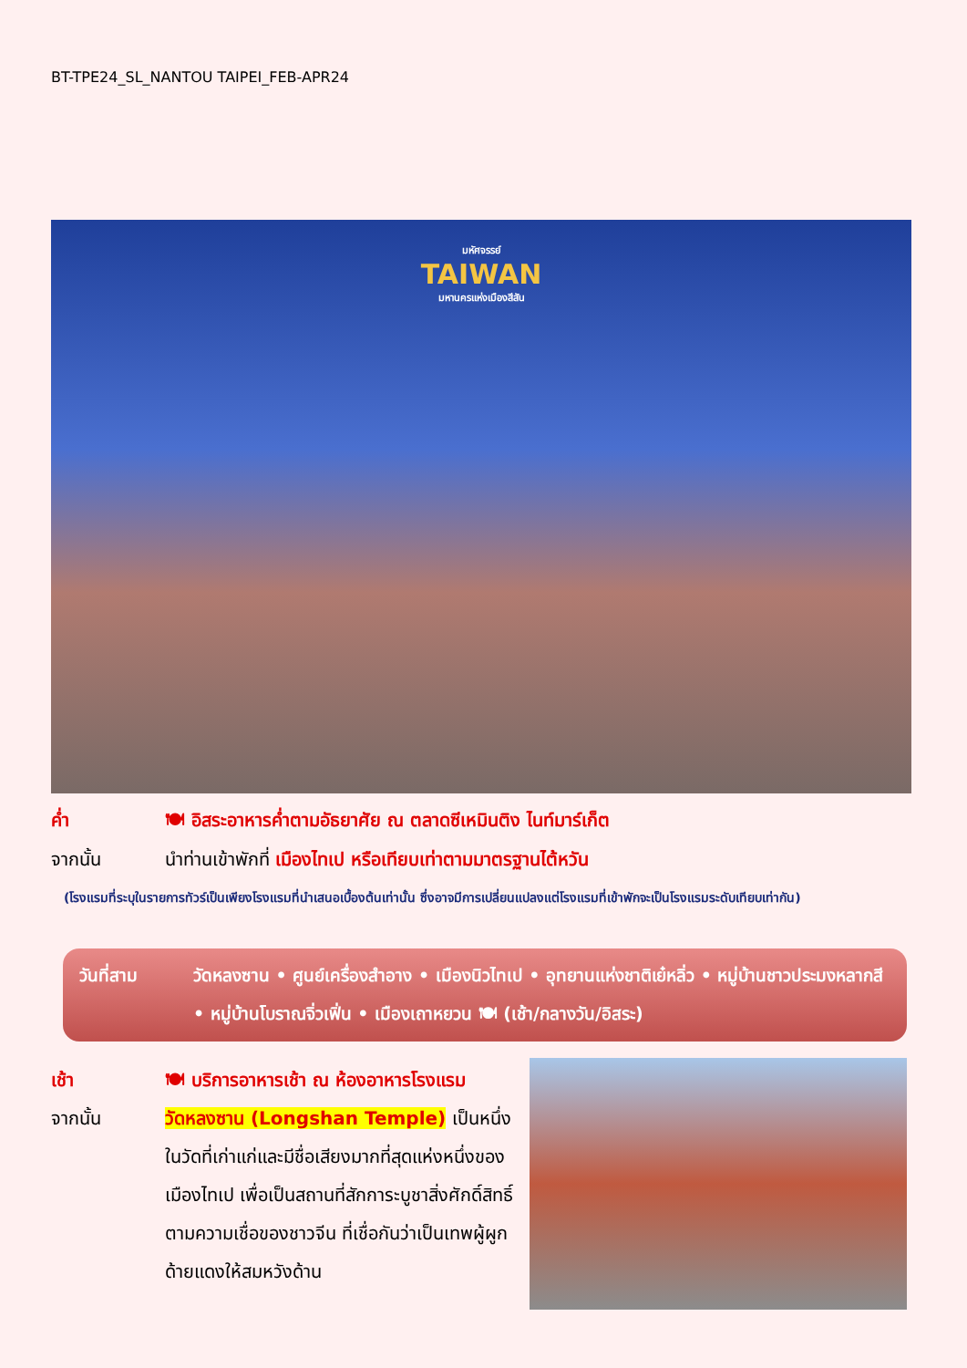BT-TPE24_SL_NANTOU TAIPEI_FEB-APR24
มหัศจรรย์
TAIWAN
มหานครแห่งเมืองสีสัน
ค่ำ 🍽 อิสระอาหารค่ำตามอัธยาศัย ณ ตลาดซีเหมินติง ไนท์มาร์เก็ต
จากนั้น นำท่านเข้าพักที่ เมืองไทเป หรือเทียบเท่าตามมาตรฐานไต้หวัน
(โรงแรมที่ระบุในรายการทัวร์เป็นเพียงโรงแรมที่นำเสนอเบื้องต้นเท่านั้น ซึ่งอาจมีการเปลี่ยนแปลงแต่โรงแรมที่เข้าพักจะเป็นโรงแรมระดับเทียบเท่ากัน)
วันที่สาม วัดหลงซาน • ศูนย์เครื่องสำอาง • เมืองนิวไทเป • อุทยานแห่งชาติเย๋หลิ่ว • หมู่บ้านชาวประมงหลากสี • หมู่บ้านโบราณจิ่วเฟิ่น • เมืองเถาหยวน 🍽 (เช้า/กลางวัน/อิสระ)
เช้า 🍽 บริการอาหารเช้า ณ ห้องอาหารโรงแรม
จากนั้น วัดหลงซาน (Longshan Temple) เป็นหนึ่งในวัดที่เก่าแก่และมีชื่อเสียงมากที่สุดแห่งหนึ่งของเมืองไทเป เพื่อเป็นสถานที่สักการะบูชาสิ่งศักดิ์สิทธิ์ตามความเชื่อของชาวจีน ที่เชื่อกันว่าเป็นเทพผู้ผูกด้ายแดงให้สมหวังด้าน